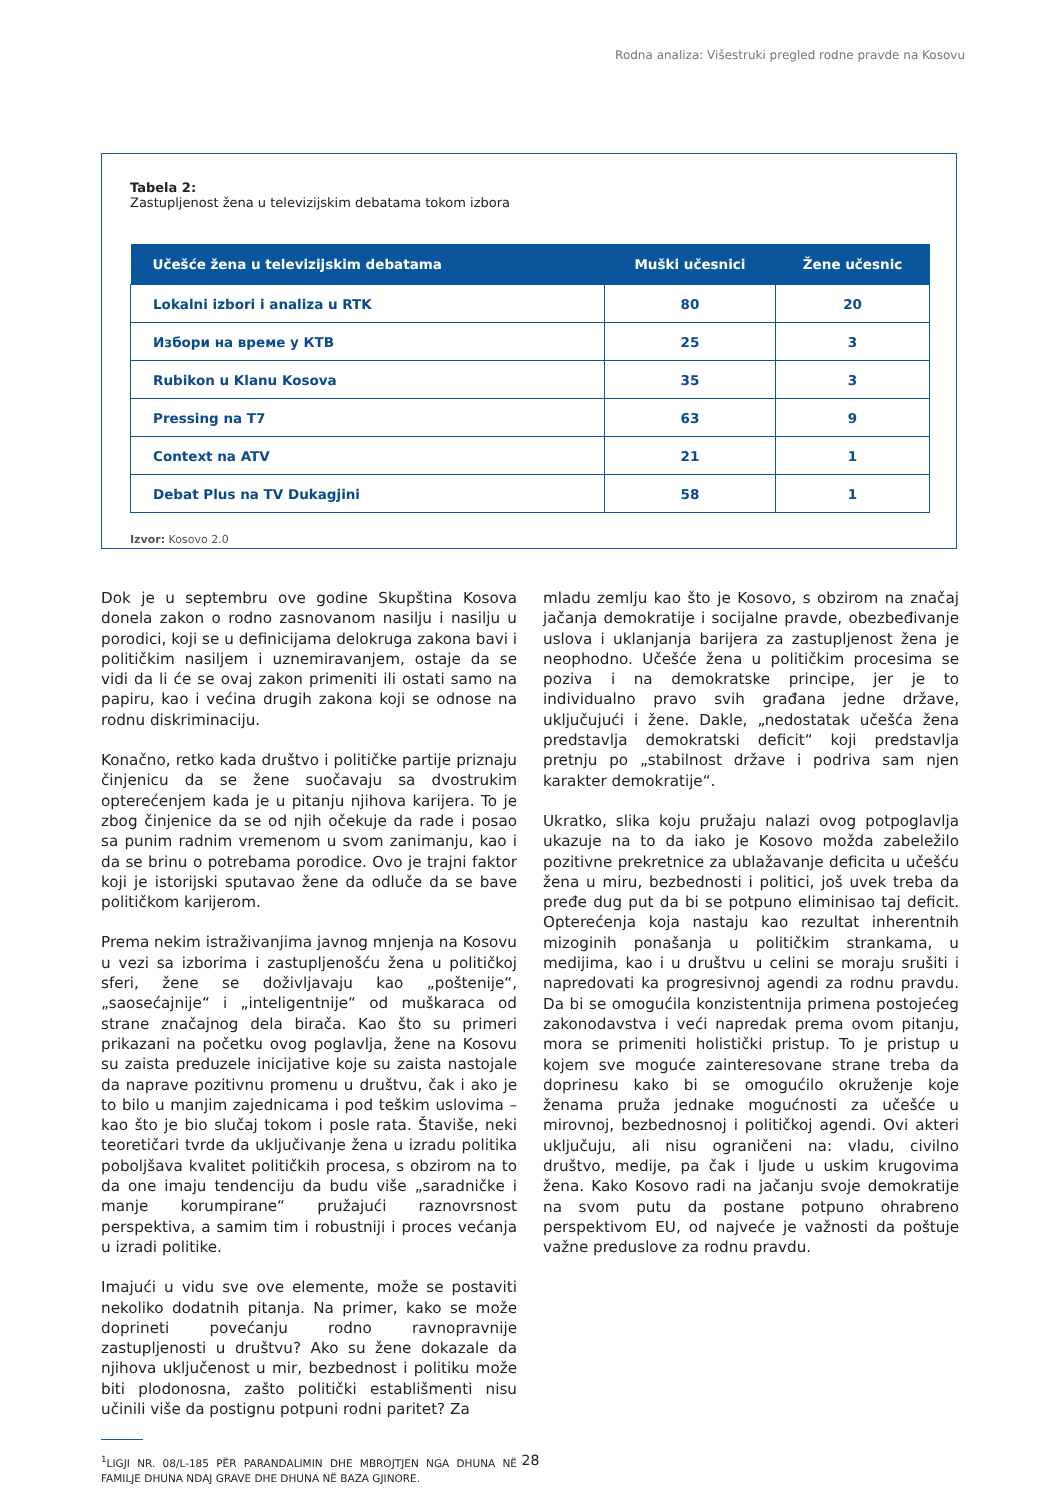Rodna analiza: Višestruki pregled rodne pravde na Kosovu
Tabela 2:
Zastupljenost žena u televizijskim debatama tokom izbora
| Učešće žena u televizijskim debatama | Muški učesnici | Žene učesnic |
| --- | --- | --- |
| Lokalni izbori i analiza u RTK | 80 | 20 |
| Избори на време у КТВ | 25 | 3 |
| Rubikon u Klanu Kosova | 35 | 3 |
| Pressing na T7 | 63 | 9 |
| Context na ATV | 21 | 1 |
| Debat Plus na TV Dukagjini | 58 | 1 |
Izvor: Kosovo 2.0
Dok je u septembru ove godine Skupština Kosova donela zakon o rodno zasnovanom nasilju i nasilju u porodici, koji se u definicijama delokruga zakona bavi i političkim nasiljem i uznemiravanjem, ostaje da se vidi da li će se ovaj zakon primeniti ili ostati samo na papiru, kao i većina drugih zakona koji se odnose na rodnu diskriminaciju.
Konačno, retko kada društvo i političke partije priznaju činjenicu da se žene suočavaju sa dvostrukim opterećenjem kada je u pitanju njihova karijera. To je zbog činjenice da se od njih očekuje da rade i posao sa punim radnim vremenom u svom zanimanju, kao i da se brinu o potrebama porodice. Ovo je trajni faktor koji je istorijski sputavao žene da odluče da se bave političkom karijerom.
Prema nekim istraživanjima javnog mnjenja na Kosovu u vezi sa izborima i zastupljenošću žena u političkoj sferi, žene se doživljavaju kao „poštenije“, „saosećajnije“ i „inteligentnije“ od muškaraca od strane značajnog dela birača. Kao što su primeri prikazani na početku ovog poglavlja, žene na Kosovu su zaista preduzele inicijative koje su zaista nastojale da naprave pozitivnu promenu u društvu, čak i ako je to bilo u manjim zajednicama i pod teškim uslovima – kao što je bio slučaj tokom i posle rata. Štaviše, neki teoretičari tvrde da uključivanje žena u izradu politika poboljšava kvalitet političkih procesa, s obzirom na to da one imaju tendenciju da budu više „saradničke i manje korumpirane“ pružajući raznovrsnost perspektiva, a samim tim i robustniji i proces većanja u izradi politike.
Imajući u vidu sve ove elemente, može se postaviti nekoliko dodatnih pitanja. Na primer, kako se može doprineti povećanju rodno ravnopravnije zastupljenosti u društvu? Ako su žene dokazale da njihova uključenost u mir, bezbednost i politiku može biti plodonosna, zašto politički establišmenti nisu učinili više da postignu potpuni rodni paritet? Za
<sup>1</sup> LIGJI NR. 08/L-185 PËR PARANDALIMIN DHE MBROJTJEN NGA DHUNA NË FAMILJE DHUNA NDAJ GRAVE DHE DHUNA NË BAZA GJINORE.
mladu zemlju kao što je Kosovo, s obzirom na značaj jačanja demokratije i socijalne pravde, obezbeđivanje uslova i uklanjanja barijera za zastupljenost žena je neophodno. Učešće žena u političkim procesima se poziva i na demokratske principe, jer je to individualno pravo svih građana jedne države, uključujući i žene. Dakle, „nedostatak učešća žena predstavlja demokratski deficit“ koji predstavlja pretnju po „stabilnost države i podriva sam njen karakter demokratije“.
Ukratko, slika koju pružaju nalazi ovog potpoglavlja ukazuje na to da iako je Kosovo možda zabeležilo pozitivne prekretnice za ublažavanje deficita u učešću žena u miru, bezbednosti i politici, još uvek treba da pređe dug put da bi se potpuno eliminisao taj deficit. Opterećenja koja nastaju kao rezultat inherentnih mizoginih ponašanja u političkim strankama, u medijima, kao i u društvu u celini se moraju srušiti i napredovati ka progresivnoj agendi za rodnu pravdu. Da bi se omogućila konzistentnija primena postojećeg zakonodavstva i veći napredak prema ovom pitanju, mora se primeniti holistički pristup. To je pristup u kojem sve moguće zainteresovane strane treba da doprinesu kako bi se omogućilo okruženje koje ženama pruža jednake mogućnosti za učešće u mirovnoj, bezbednosnoj i političkoj agendi. Ovi akteri uključuju, ali nisu ograničeni na: vladu, civilno društvo, medije, pa čak i ljude u uskim krugovima žena. Kako Kosovo radi na jačanju svoje demokratije na svom putu da postane potpuno ohrabreno perspektivom EU, od najveće je važnosti da poštuje važne preduslove za rodnu pravdu.
28